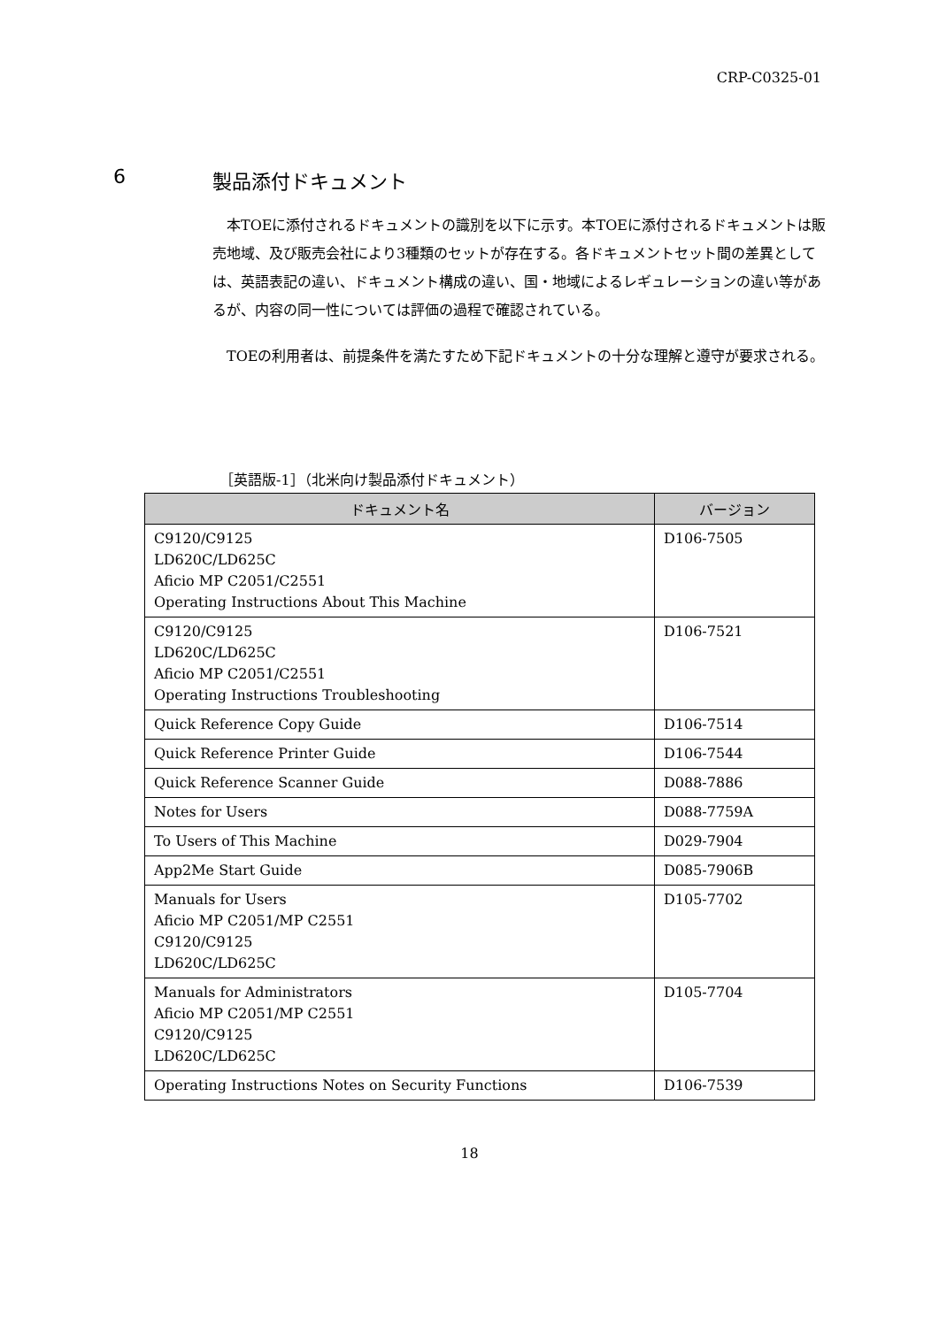CRP-C0325-01
6 製品添付ドキュメント
本TOEに添付されるドキュメントの識別を以下に示す。本TOEに添付されるドキュメントは販売地域、及び販売会社により3種類のセットが存在する。各ドキュメントセット間の差異としては、英語表記の違い、ドキュメント構成の違い、国・地域によるレギュレーションの違い等があるが、内容の同一性については評価の過程で確認されている。
TOEの利用者は、前提条件を満たすため下記ドキュメントの十分な理解と遵守が要求される。
［英語版-1］（北米向け製品添付ドキュメント）
| ドキュメント名 | バージョン |
| --- | --- |
| C9120/C9125 LD620C/LD625C Aficio MP C2051/C2551 Operating Instructions About This Machine | D106-7505 |
| C9120/C9125 LD620C/LD625C Aficio MP C2051/C2551 Operating Instructions Troubleshooting | D106-7521 |
| Quick Reference Copy Guide | D106-7514 |
| Quick Reference Printer Guide | D106-7544 |
| Quick Reference Scanner Guide | D088-7886 |
| Notes for Users | D088-7759A |
| To Users of This Machine | D029-7904 |
| App2Me Start Guide | D085-7906B |
| Manuals for Users Aficio MP C2051/MP C2551 C9120/C9125 LD620C/LD625C | D105-7702 |
| Manuals for Administrators Aficio MP C2051/MP C2551 C9120/C9125 LD620C/LD625C | D105-7704 |
| Operating Instructions Notes on Security Functions | D106-7539 |
18